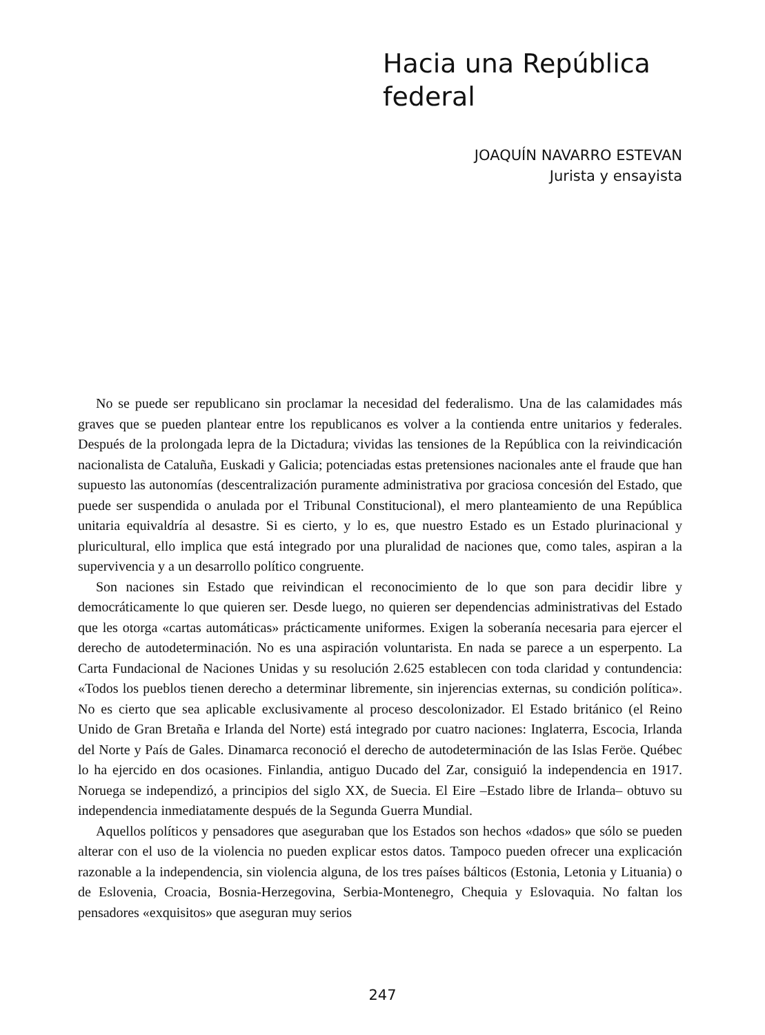Hacia una República
federal
JOAQUÍN NAVARRO ESTEVAN
Jurista y ensayista
No se puede ser republicano sin proclamar la necesidad del federalismo. Una de las calamidades más graves que se pueden plantear entre los republicanos es volver a la contienda entre unitarios y federales. Después de la prolongada lepra de la Dictadura; vividas las tensiones de la República con la reivindicación nacionalista de Cataluña, Euskadi y Galicia; potenciadas estas pretensiones nacionales ante el fraude que han supuesto las autonomías (descentralización puramente administrativa por graciosa concesión del Estado, que puede ser suspendida o anulada por el Tribunal Constitucional), el mero planteamiento de una República unitaria equivaldría al desastre. Si es cierto, y lo es, que nuestro Estado es un Estado plurinacional y pluricultural, ello implica que está integrado por una pluralidad de naciones que, como tales, aspiran a la supervivencia y a un desarrollo político congruente.
Son naciones sin Estado que reivindican el reconocimiento de lo que son para decidir libre y democráticamente lo que quieren ser. Desde luego, no quieren ser dependencias administrativas del Estado que les otorga «cartas automáticas» prácticamente uniformes. Exigen la soberanía necesaria para ejercer el derecho de autodeterminación. No es una aspiración voluntarista. En nada se parece a un esperpento. La Carta Fundacional de Naciones Unidas y su resolución 2.625 establecen con toda claridad y contundencia: «Todos los pueblos tienen derecho a determinar libremente, sin injerencias externas, su condición política». No es cierto que sea aplicable exclusivamente al proceso descolonizador. El Estado británico (el Reino Unido de Gran Bretaña e Irlanda del Norte) está integrado por cuatro naciones: Inglaterra, Escocia, Irlanda del Norte y País de Gales. Dinamarca reconoció el derecho de autodeterminación de las Islas Feröe. Québec lo ha ejercido en dos ocasiones. Finlandia, antiguo Ducado del Zar, consiguió la independencia en 1917. Noruega se independizó, a principios del siglo XX, de Suecia. El Eire –Estado libre de Irlanda– obtuvo su independencia inmediatamente después de la Segunda Guerra Mundial.
Aquellos políticos y pensadores que aseguraban que los Estados son hechos «dados» que sólo se pueden alterar con el uso de la violencia no pueden explicar estos datos. Tampoco pueden ofrecer una explicación razonable a la independencia, sin violencia alguna, de los tres países bálticos (Estonia, Letonia y Lituania) o de Eslovenia, Croacia, Bosnia-Herzegovina, Serbia-Montenegro, Chequia y Eslovaquia. No faltan los pensadores «exquisitos» que aseguran muy serios
247